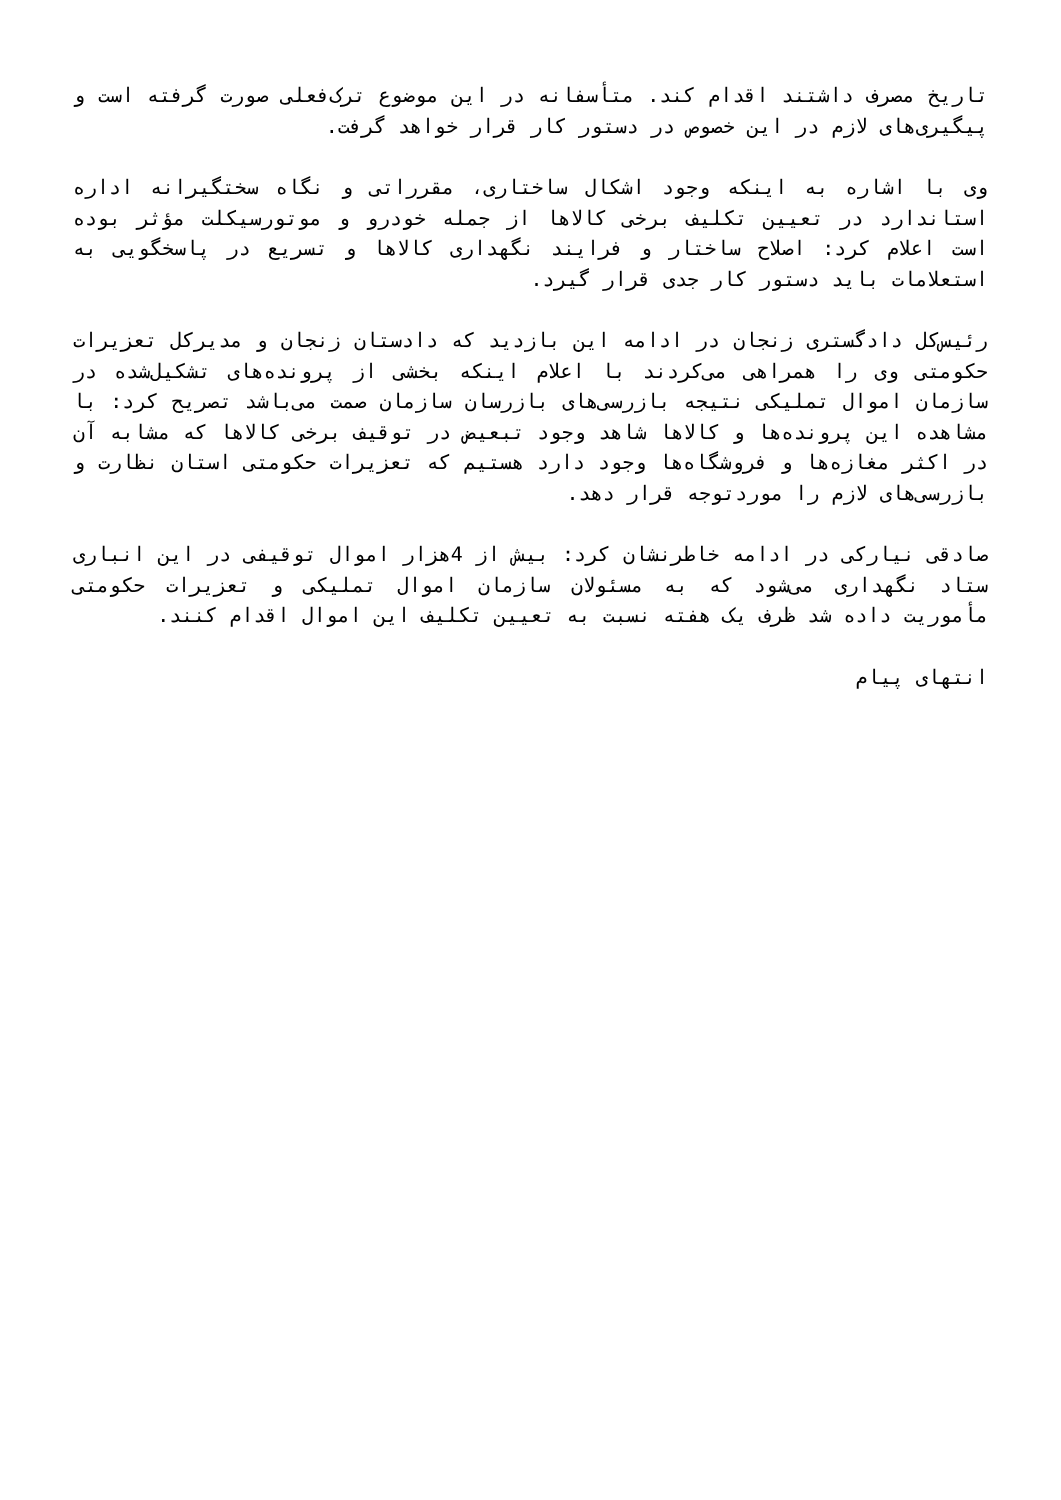تاریخ مصرف داشتند اقدام کند. متأسفانه در این موضوع ترک‌فعلی صورت گرفته است و پیگیری‌های لازم در این خصوص در دستور کار قرار خواهد گرفت.
وی با اشاره به اینکه وجود اشکال ساختاری، مقرراتی و نگاه سختگیرانه اداره استاندارد در تعیین تکلیف برخی کالاها از جمله خودرو و موتورسیکلت مؤثر بوده است اعلام کرد: اصلاح ساختار و فرایند نگهداری کالاها و تسریع در پاسخگویی به استعلامات باید دستور کار جدی قرار گیرد.
رئیس‌کل دادگستری زنجان در ادامه این بازدید که دادستان زنجان و مدیرکل تعزیرات حکومتی وی را همراهی می‌کردند با اعلام اینکه بخشی از پرونده‌های تشکیل‌شده در سازمان اموال تملیکی نتیجه بازرسی‌های بازرسان سازمان صمت می‌باشد تصریح کرد: با مشاهده این پرونده‌ها و کالاها شاهد وجود تبعیض در توقیف برخی کالاها که مشابه آن در اکثر مغازه‌ها و فروشگاه‌ها وجود دارد هستیم که تعزیرات حکومتی استان نظارت و بازرسی‌های لازم را موردتوجه قرار دهد.
صادقی نیارکی در ادامه خاطرنشان کرد: بیش از 4هزار اموال توقیفی در این انباری ستاد نگهداری می‌شود که به مسئولان سازمان اموال تملیکی و تعزیرات حکومتی مأموریت داده شد ظرف یک هفته نسبت به تعیین تکلیف این اموال اقدام کنند.
انتهای پیام